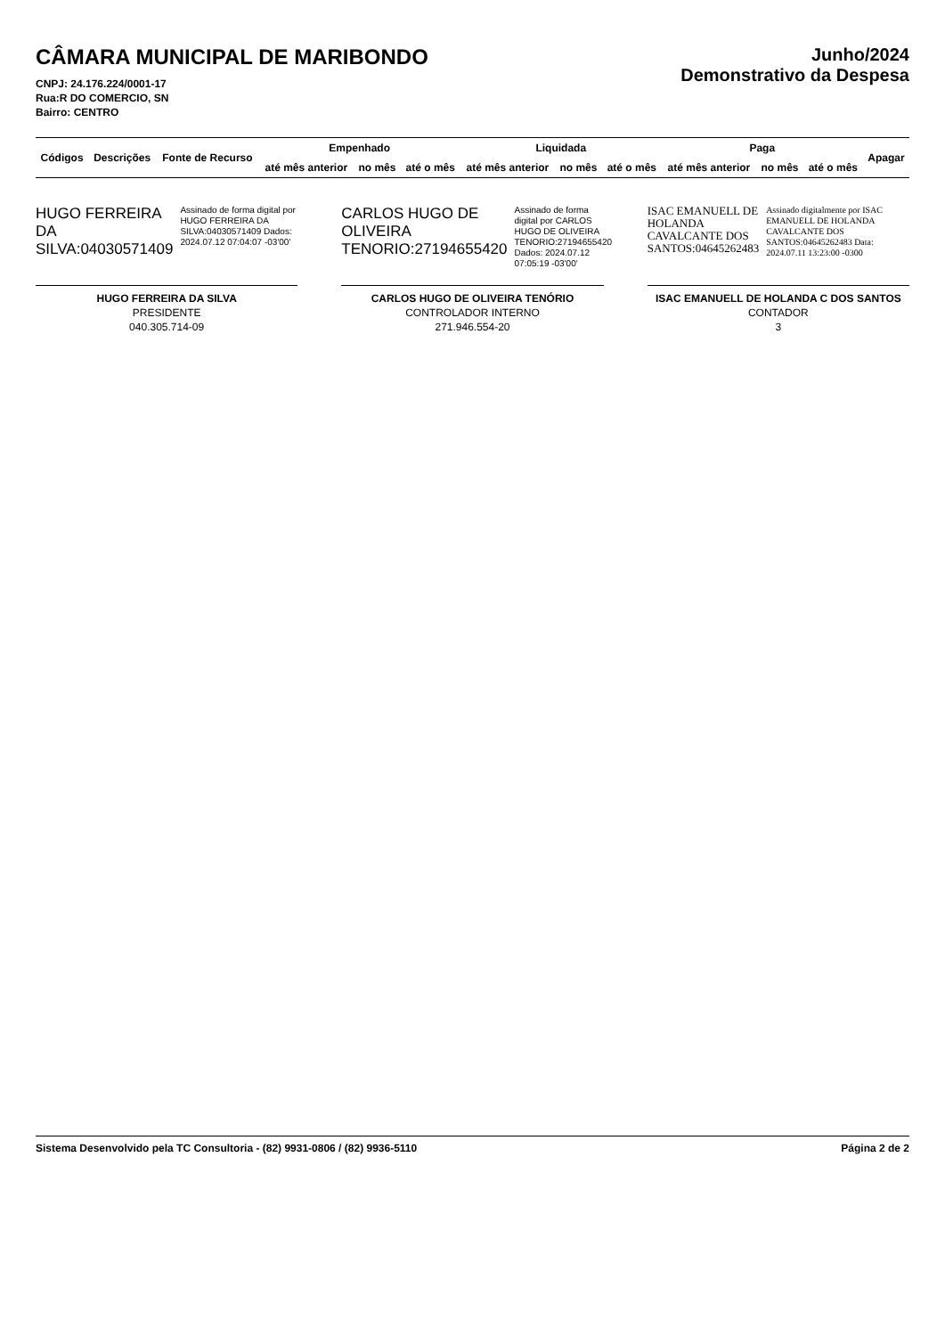CÂMARA MUNICIPAL DE MARIBONDO
CNPJ: 24.176.224/0001-17
Rua:R DO COMERCIO, SN
Bairro: CENTRO
Junho/2024
Demonstrativo da Despesa
| Códigos | Descrições | Fonte de Recurso | Empenhado | | | Liquidada | | | Paga | | | Apagar |
| --- | --- | --- | --- | --- | --- | --- | --- | --- | --- | --- | --- | --- |
| | | | até mês anterior | no mês | até o mês | até mês anterior | no mês | até o mês | até mês anterior | no mês | até o mês | |
HUGO FERREIRA DA SILVA:04030571409
Assinado de forma digital por HUGO FERREIRA DA SILVA:04030571409 Dados: 2024.07.12 07:04:07 -03'00'
HUGO FERREIRA DA SILVA
PRESIDENTE
040.305.714-09
CARLOS HUGO DE OLIVEIRA TENORIO:27194655420
Assinado de forma digital por CARLOS HUGO DE OLIVEIRA TENORIO:27194655420 Dados: 2024.07.12 07:05:19 -03'00'
CARLOS HUGO DE OLIVEIRA TENÓRIO
CONTROLADOR INTERNO
271.946.554-20
ISAC EMANUELL DE HOLANDA CAVALCANTE DOS SANTOS:04645262483
Assinado digitalmente por ISAC EMANUELL DE HOLANDA CAVALCANTE DOS SANTOS:04645262483 Data: 2024.07.11 13:23:00 -0300
ISAC EMANUELL DE HOLANDA C DOS SANTOS
CONTADOR
3
Sistema Desenvolvido pela TC Consultoria - (82) 9931-0806 / (82) 9936-5110 Página 2 de 2